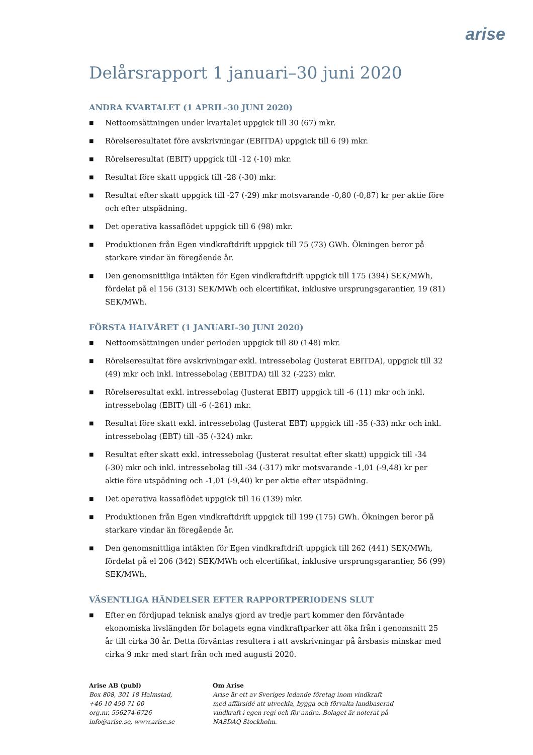arise
Delårsrapport 1 januari–30 juni 2020
ANDRA KVARTALET (1 APRIL–30 JUNI 2020)
■ Nettoomsättningen under kvartalet uppgick till 30 (67) mkr.
■ Rörelseresultatet före avskrivningar (EBITDA) uppgick till 6 (9) mkr.
■ Rörelseresultat (EBIT) uppgick till -12 (-10) mkr.
■ Resultat före skatt uppgick till -28 (-30) mkr.
■ Resultat efter skatt uppgick till -27 (-29) mkr motsvarande -0,80 (-0,87) kr per aktie före och efter utspädning.
■ Det operativa kassaflödet uppgick till 6 (98) mkr.
■ Produktionen från Egen vindkraftdrift uppgick till 75 (73) GWh. Ökningen beror på starkare vindar än föregående år.
■ Den genomsnittliga intäkten för Egen vindkraftdrift uppgick till 175 (394) SEK/MWh, fördelat på el 156 (313) SEK/MWh och elcertifikat, inklusive ursprungsgarantier, 19 (81) SEK/MWh.
FÖRSTA HALVÅRET (1 JANUARI–30 JUNI 2020)
■ Nettoomsättningen under perioden uppgick till 80 (148) mkr.
■ Rörelseresultat före avskrivningar exkl. intressebolag (Justerat EBITDA), uppgick till 32 (49) mkr och inkl. intressebolag (EBITDA) till 32 (-223) mkr.
■ Rörelseresultat exkl. intressebolag (Justerat EBIT) uppgick till -6 (11) mkr och inkl. intressebolag (EBIT) till -6 (-261) mkr.
■ Resultat före skatt exkl. intressebolag (Justerat EBT) uppgick till -35 (-33) mkr och inkl. intressebolag (EBT) till -35 (-324) mkr.
■ Resultat efter skatt exkl. intressebolag (Justerat resultat efter skatt) uppgick till -34 (-30) mkr och inkl. intressebolag till -34 (-317) mkr motsvarande -1,01 (-9,48) kr per aktie före utspädning och -1,01 (-9,40) kr per aktie efter utspädning.
■ Det operativa kassaflödet uppgick till 16 (139) mkr.
■ Produktionen från Egen vindkraftdrift uppgick till 199 (175) GWh. Ökningen beror på starkare vindar än föregående år.
■ Den genomsnittliga intäkten för Egen vindkraftdrift uppgick till 262 (441) SEK/MWh, fördelat på el 206 (342) SEK/MWh och elcertifikat, inklusive ursprungsgarantier, 56 (99) SEK/MWh.
VÄSENTLIGA HÄNDELSER EFTER RAPPORTPERIODENS SLUT
■ Efter en fördjupad teknisk analys gjord av tredje part kommer den förväntade ekonomiska livslängden för bolagets egna vindkraftparker att öka från i genomsnitt 25 år till cirka 30 år. Detta förväntas resultera i att avskrivningar på årsbasis minskar med cirka 9 mkr med start från och med augusti 2020.
Arise AB (publ)
Box 808, 301 18 Halmstad,
+46 10 450 71 00
org.nr. 556274-6726
info@arise.se, www.arise.se
Om Arise
Arise är ett av Sveriges ledande företag inom vindkraft med affärsidé att utveckla, bygga och förvalta landbaserad vindkraft i egen regi och för andra. Bolaget är noterat på NASDAQ Stockholm.